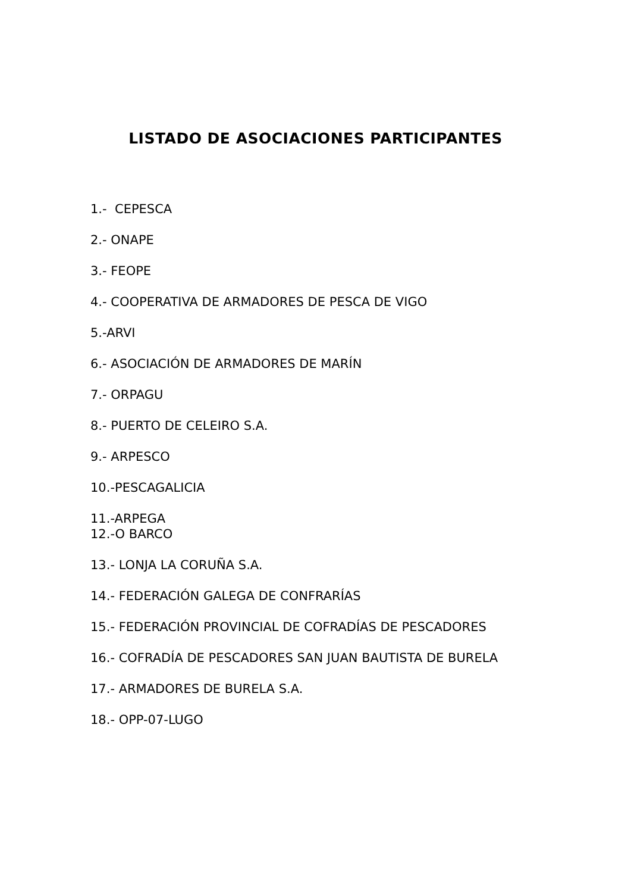LISTADO DE ASOCIACIONES PARTICIPANTES
1.- CEPESCA
2.- ONAPE
3.- FEOPE
4.- COOPERATIVA DE ARMADORES DE PESCA DE VIGO
5.-ARVI
6.- ASOCIACIÓN DE ARMADORES DE MARÍN
7.- ORPAGU
8.- PUERTO DE CELEIRO S.A.
9.- ARPESCO
10.-PESCAGALICIA
11.-ARPEGA
12.-O BARCO
13.- LONJA LA CORUÑA S.A.
14.- FEDERACIÓN GALEGA DE CONFRARÍAS
15.- FEDERACIÓN PROVINCIAL DE COFRADÍAS DE PESCADORES
16.- COFRADÍA DE PESCADORES SAN JUAN BAUTISTA DE BURELA
17.- ARMADORES DE BURELA S.A.
18.- OPP-07-LUGO